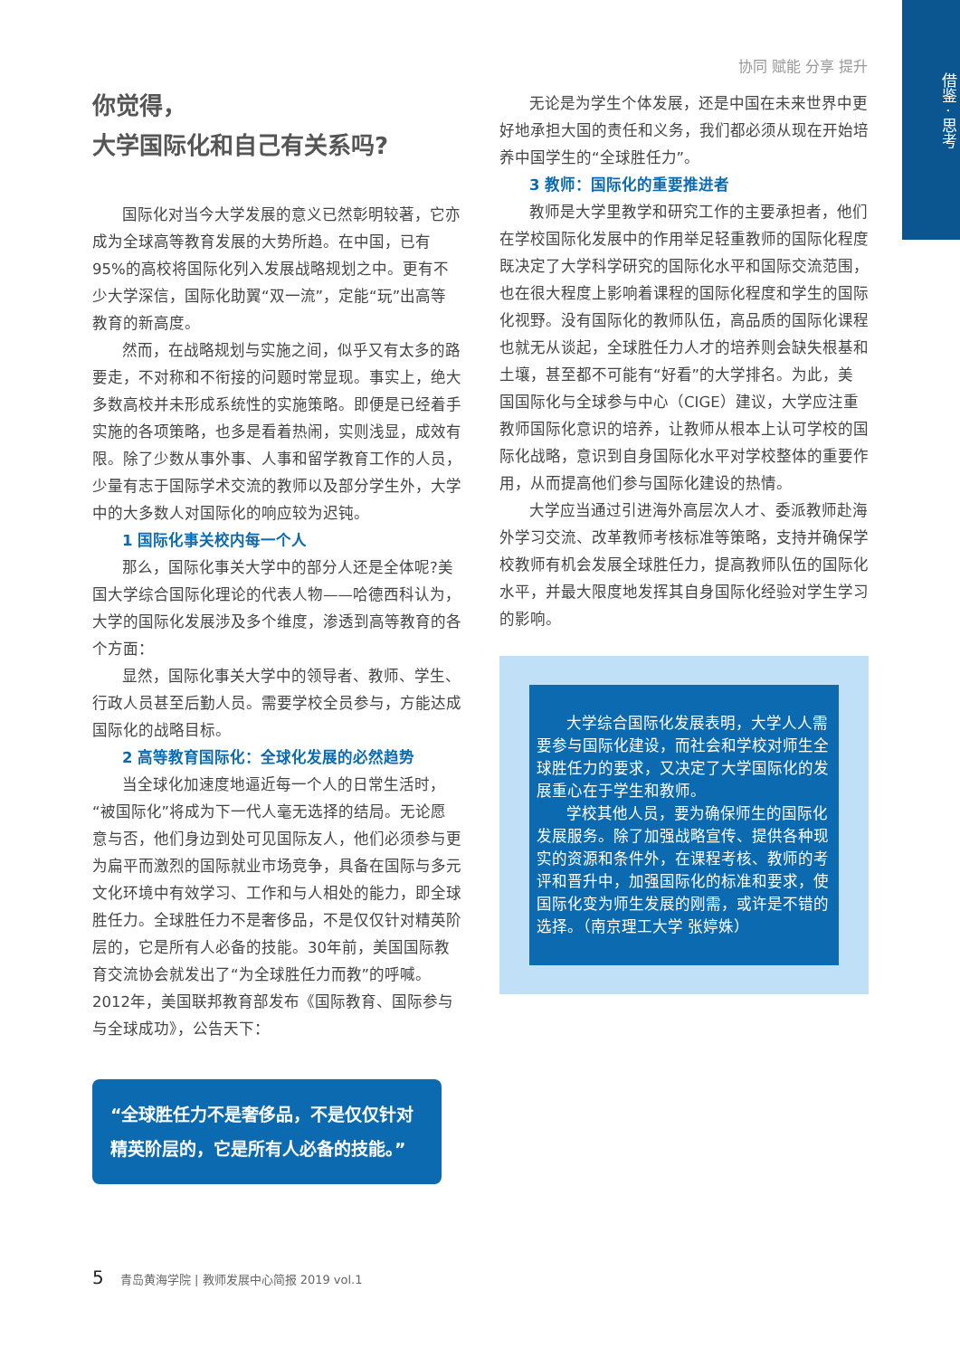借鉴 · 思考
协同 赋能 分享 提升
你觉得，
大学国际化和自己有关系吗?
国际化对当今大学发展的意义已然彰明较著，它亦成为全球高等教育发展的大势所趋。在中国，已有95%的高校将国际化列入发展战略规划之中。更有不少大学深信，国际化助翼“双一流”，定能“玩”出高等教育的新高度。
然而，在战略规划与实施之间，似乎又有太多的路要走，不对称和不衔接的问题时常显现。事实上，绝大多数高校并未形成系统性的实施策略。即便是已经着手实施的各项策略，也多是看着热闹，实则浅显，成效有限。除了少数从事外事、人事和留学教育工作的人员，少量有志于国际学术交流的教师以及部分学生外，大学中的大多数人对国际化的响应较为迟钝。
1 国际化事关校内每一个人
那么，国际化事关大学中的部分人还是全体呢?美国大学综合国际化理论的代表人物——哈德西科认为，大学的国际化发展涉及多个维度，渗透到高等教育的各个方面：
显然，国际化事关大学中的领导者、教师、学生、行政人员甚至后勤人员。需要学校全员参与，方能达成国际化的战略目标。
2 高等教育国际化：全球化发展的必然趋势
当全球化加速度地逼近每一个人的日常生活时，“被国际化”将成为下一代人毫无选择的结局。无论愿意与否，他们身边到处可见国际友人，他们必须参与更为扁平而激烈的国际就业市场竞争，具备在国际与多元文化环境中有效学习、工作和与人相处的能力，即全球胜任力。全球胜任力不是奢侈品，不是仅仅针对精英阶层的，它是所有人必备的技能。30年前，美国国际教育交流协会就发出了“为全球胜任力而教”的呼喊。2012年，美国联邦教育部发布《国际教育、国际参与与全球成功》，公告天下：
“全球胜任力不是奢侈品，不是仅仅针对精英阶层的，它是所有人必备的技能。”
无论是为学生个体发展，还是中国在未来世界中更好地承担大国的责任和义务，我们都必须从现在开始培养中国学生的“全球胜任力”。
3 教师：国际化的重要推进者
教师是大学里教学和研究工作的主要承担者，他们在学校国际化发展中的作用举足轻重教师的国际化程度既决定了大学科学研究的国际化水平和国际交流范围，也在很大程度上影响着课程的国际化程度和学生的国际化视野。没有国际化的教师队伍，高品质的国际化课程也就无从谈起，全球胜任力人才的培养则会缺失根基和土壤，甚至都不可能有“好看”的大学排名。为此，美国国际化与全球参与中心（CIGE）建议，大学应注重教师国际化意识的培养，让教师从根本上认可学校的国际化战略，意识到自身国际化水平对学校整体的重要作用，从而提高他们参与国际化建设的热情。
大学应当通过引进海外高层次人才、委派教师赴海外学习交流、改革教师考核标准等策略，支持并确保学校教师有机会发展全球胜任力，提高教师队伍的国际化水平，并最大限度地发挥其自身国际化经验对学生学习的影响。
大学综合国际化发展表明，大学人人需要参与国际化建设，而社会和学校对师生全球胜任力的要求，又决定了大学国际化的发展重心在于学生和教师。
学校其他人员，要为确保师生的国际化发展服务。除了加强战略宣传、提供各种现实的资源和条件外，在课程考核、教师的考评和晋升中，加强国际化的标准和要求，使国际化变为师生发展的刚需，或许是不错的选择。（南京理工大学 张婷姝）
5 青岛黄海学院 | 教师发展中心简报 2019 vol.1